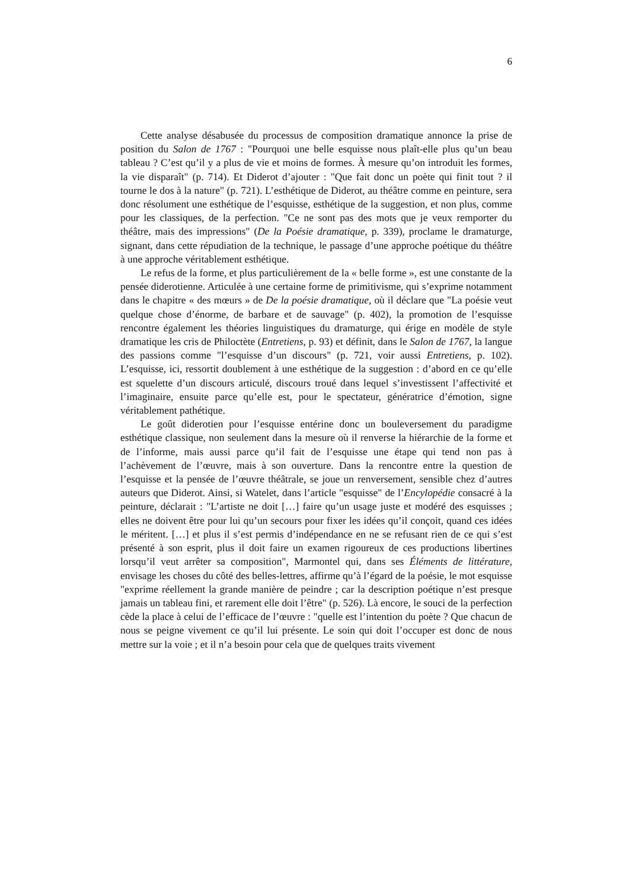6
Cette analyse désabusée du processus de composition dramatique annonce la prise de position du Salon de 1767 : "Pourquoi une belle esquisse nous plaît-elle plus qu’un beau tableau ? C’est qu’il y a plus de vie et moins de formes. À mesure qu’on introduit les formes, la vie disparaît" (p. 714). Et Diderot d’ajouter : "Que fait donc un poète qui finit tout ? il tourne le dos à la nature" (p. 721). L’esthétique de Diderot, au théâtre comme en peinture, sera donc résolument une esthétique de l’esquisse, esthétique de la suggestion, et non plus, comme pour les classiques, de la perfection. "Ce ne sont pas des mots que je veux remporter du théâtre, mais des impressions" (De la Poésie dramatique, p. 339), proclame le dramaturge, signant, dans cette répudiation de la technique, le passage d’une approche poétique du théâtre à une approche véritablement esthétique.
Le refus de la forme, et plus particulièrement de la « belle forme », est une constante de la pensée diderotienne. Articulée à une certaine forme de primitivisme, qui s’exprime notamment dans le chapitre « des mœurs » de De la poésie dramatique, où il déclare que "La poésie veut quelque chose d’énorme, de barbare et de sauvage" (p. 402), la promotion de l’esquisse rencontre également les théories linguistiques du dramaturge, qui érige en modèle de style dramatique les cris de Philoctète (Entretiens, p. 93) et définit, dans le Salon de 1767, la langue des passions comme "l’esquisse d’un discours" (p. 721, voir aussi Entretiens, p. 102). L’esquisse, ici, ressortit doublement à une esthétique de la suggestion : d’abord en ce qu’elle est squelette d’un discours articulé, discours troué dans lequel s’investissent l’affectivité et l’imaginaire, ensuite parce qu’elle est, pour le spectateur, génératrice d’émotion, signe véritablement pathétique.
Le goût diderotien pour l’esquisse entérine donc un bouleversement du paradigme esthétique classique, non seulement dans la mesure où il renverse la hiérarchie de la forme et de l’informe, mais aussi parce qu’il fait de l’esquisse une étape qui tend non pas à l’achèvement de l’œuvre, mais à son ouverture. Dans la rencontre entre la question de l’esquisse et la pensée de l’œuvre théâtrale, se joue un renversement, sensible chez d’autres auteurs que Diderot. Ainsi, si Watelet, dans l’article "esquisse" de l’Encylopédie consacré à la peinture, déclarait : "L’artiste ne doit […] faire qu’un usage juste et modéré des esquisses ; elles ne doivent être pour lui qu’un secours pour fixer les idées qu’il conçoit, quand ces idées le méritent. […] et plus il s’est permis d’indépendance en ne se refusant rien de ce qui s’est présenté à son esprit, plus il doit faire un examen rigoureux de ces productions libertines lorsqu’il veut arrêter sa composition", Marmontel qui, dans ses Éléments de littérature, envisage les choses du côté des belles-lettres, affirme qu’à l’égard de la poésie, le mot esquisse "exprime réellement la grande manière de peindre ; car la description poétique n’est presque jamais un tableau fini, et rarement elle doit l’être" (p. 526). Là encore, le souci de la perfection cède la place à celui de l’efficace de l’œuvre : "quelle est l’intention du poète ? Que chacun de nous se peigne vivement ce qu’il lui présente. Le soin qui doit l’occuper est donc de nous mettre sur la voie ; et il n’a besoin pour cela que de quelques traits vivement